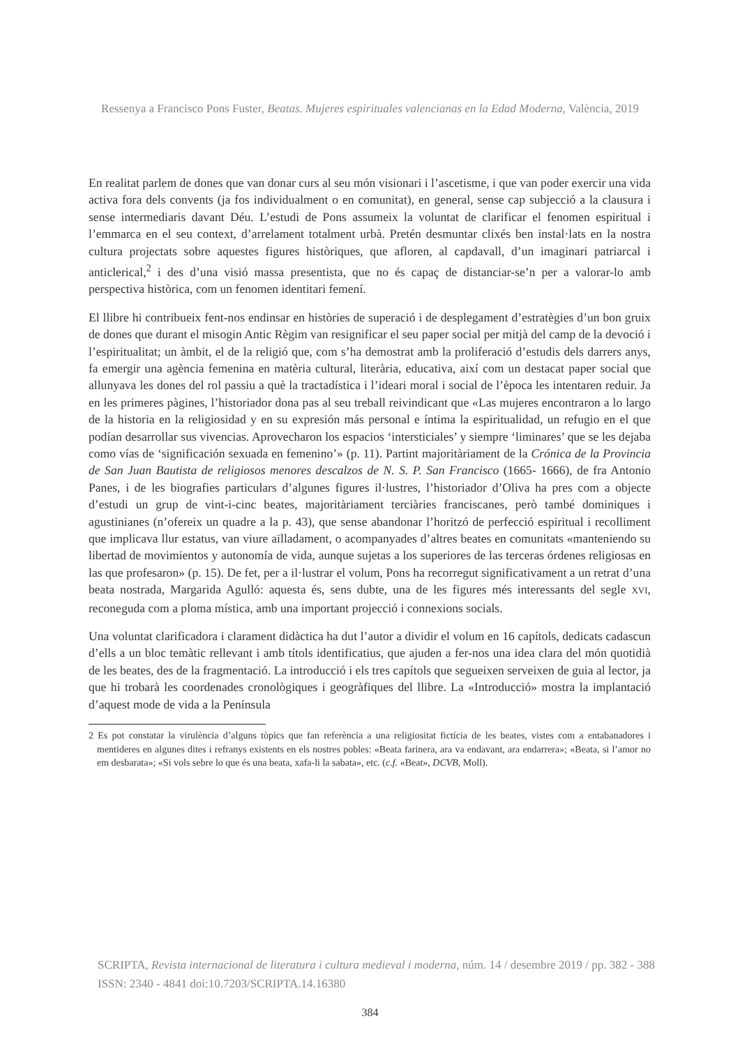Ressenya a Francisco Pons Fuster, Beatas. Mujeres espirituales valencianas en la Edad Moderna, València, 2019
En realitat parlem de dones que van donar curs al seu món visionari i l’ascetisme, i que van poder exercir una vida activa fora dels convents (ja fos individualment o en comunitat), en general, sense cap subjecció a la clausura i sense intermediaris davant Déu. L’estudi de Pons assumeix la voluntat de clarificar el fenomen espiritual i l’emmarca en el seu context, d’arrelament totalment urbà. Pretén desmuntar clixés ben instal·lats en la nostra cultura projectats sobre aquestes figures històriques, que afloren, al capdavall, d’un imaginari patriarcal i anticlerical,<sup>2</sup> i des d’una visió massa presentista, que no és capaç de distanciar-se’n per a valorar-lo amb perspectiva històrica, com un fenomen identitari femení.
El llibre hi contribueix fent-nos endinsar en històries de superació i de desplegament d’estratègies d’un bon gruix de dones que durant el misogin Antic Règim van resignificar el seu paper social per mitjà del camp de la devoció i l’espiritualitat; un àmbit, el de la religió que, com s’ha demostrat amb la proliferació d’estudis dels darrers anys, fa emergir una agència femenina en matèria cultural, literària, educativa, així com un destacat paper social que allunyava les dones del rol passiu a què la tractadística i l’ideari moral i social de l’època les intentaren reduir. Ja en les primeres pàgines, l’historiador dona pas al seu treball reivindicant que «Las mujeres encontraron a lo largo de la historia en la religiosidad y en su expresión más personal e íntima la espiritualidad, un refugio en el que podían desarrollar sus vivencias. Aprovecharon los espacios ‘intersticiales’ y siempre ‘liminares’ que se les dejaba como vías de ‘significación sexuada en femenino’» (p. 11). Partint majoritàriament de la Crónica de la Provincia de San Juan Bautista de religiosos menores descalzos de N. S. P. San Francisco (1665- 1666), de fra Antonio Panes, i de les biografies particulars d’algunes figures il·lustres, l’historiador d’Oliva ha pres com a objecte d’estudi un grup de vint-i-cinc beates, majoritàriament terciàries franciscanes, però també dominiques i agustinianes (n’ofereix un quadre a la p. 43), que sense abandonar l’horitzó de perfecció espiritual i recolliment que implicava llur estatus, van viure aïlladament, o acompanyades d’altres beates en comunitats «manteniendo su libertad de movimientos y autonomía de vida, aunque sujetas a los superiores de las terceras órdenes religiosas en las que profesaron» (p. 15). De fet, per a il·lustrar el volum, Pons ha recorregut significativament a un retrat d’una beata nostrada, Margarida Agulló: aquesta és, sens dubte, una de les figures més interessants del segle XVI, reconeguda com a ploma mística, amb una important projecció i connexions socials.
Una voluntat clarificadora i clarament didàctica ha dut l’autor a dividir el volum en 16 capítols, dedicats cadascun d’ells a un bloc temàtic rellevant i amb títols identificatius, que ajuden a fer-nos una idea clara del món quotidià de les beates, des de la fragmentació. La introducció i els tres capítols que segueixen serveixen de guia al lector, ja que hi trobarà les coordenades cronològiques i geogràfiques del llibre. La «Introducció» mostra la implantació d’aquest mode de vida a la Península
2 Es pot constatar la virulència d’alguns tòpics que fan referència a una religiositat fictícia de les beates, vistes com a entabanadores i mentideres en algunes dites i refranys existents en els nostres pobles: «Beata farinera, ara va endavant, ara endarrera»; «Beata, si l’amor no em desbarata»; «Si vols sebre lo que és una beata, xafa-li la sabata», etc. (c.f. «Beat», DCVB, Moll).
SCRIPTA, Revista internacional de literatura i cultura medieval i moderna, núm. 14 / desembre 2019 / pp. 382 - 388
ISSN: 2340 - 4841 doi:10.7203/SCRIPTA.14.16380
384